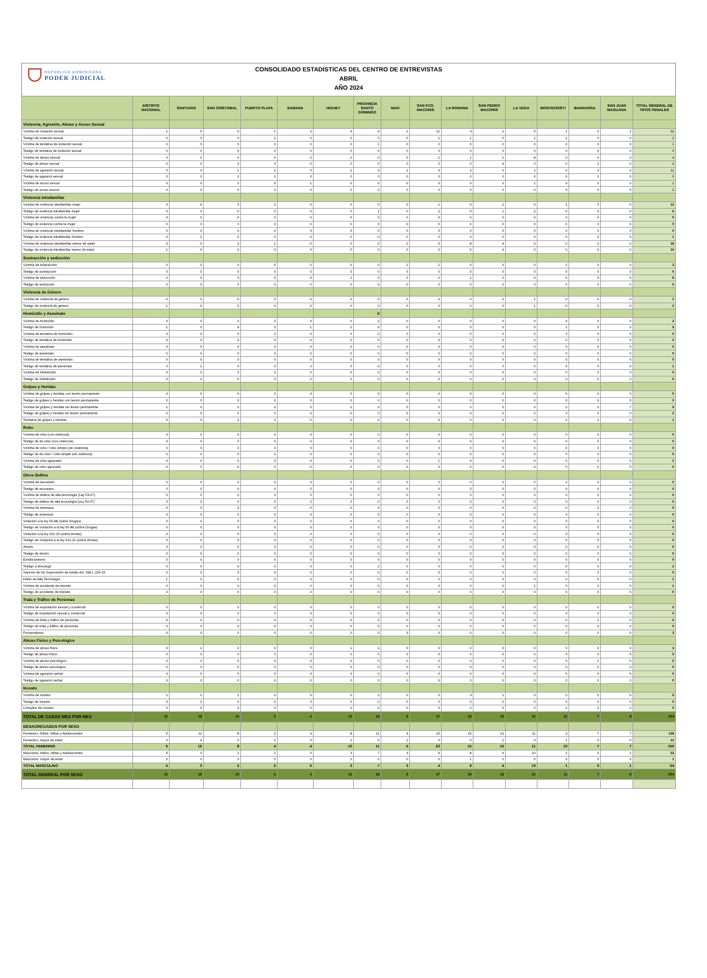REPÚBLICA DOMINICANA
PODER JUDICIAL
CONSOLIDADO ESTADISTICAS DEL CENTRO DE ENTREVISTAS
ABRIL
AÑO 2024
| | DISTRITO NACIONAL | SANTIAGO | SAN CRISTOBAL | PUERTO PLATA | SAMANA | HIGUEY | PROVINCIA SANTO DOMINGO | MAO | SAN FCO. MACORIS | LA ROMANA | SAN PEDRO MACORIS | LA VEGA | MONTECRISTI | BARAHONA | SAN JUAN MAGUANA | TOTAL GENERAL DE TIPOS PENALES |
| --- | --- | --- | --- | --- | --- | --- | --- | --- | --- | --- | --- | --- | --- | --- | --- | --- |
| Violencia, Agresión, Abuso y Acoso Sexual | | | | | | | | | | | | | | | | |
| Víctima de violación sexual | 1 | 6 | 0 | 1 | 2 | 4 | 4 | 1 | 12 | 3 | 2 | 5 | 1 | 0 | 1 | 31 |
| Testigo de violación sexual | 0 | 0 | 0 | 1 | 0 | 0 | 0 | 0 | 1 | 1 | 0 | 1 | 1 | 0 | 0 | 2 |
| Víctima de tentativa de violación sexual | 0 | 0 | 0 | 0 | 0 | 0 | 1 | 0 | 0 | 0 | 0 | 0 | 0 | 0 | 0 | 1 |
| Testigo de tentativa de violación sexual | 0 | 0 | 0 | 0 | 0 | 0 | 0 | 0 | 0 | 0 | 0 | 0 | 0 | 0 | 0 | 0 |
| Víctima de abuso sexual | 0 | 0 | 0 | 0 | 0 | 2 | 0 | 0 | 2 | 1 | 1 | 8 | 0 | 0 | 0 | 4 |
| Testigo de abuso sexual | 0 | 0 | 0 | 0 | 0 | 0 | 0 | 0 | 2 | 0 | 4 | 0 | 0 | 0 | 0 | 2 |
| Víctima de agresión sexual | 0 | 0 | 1 | 1 | 0 | 2 | 3 | 1 | 3 | 2 | 0 | 1 | 0 | 3 | 0 | 11 |
| Testigo de agresión sexual | 0 | 0 | 0 | 0 | 0 | 0 | 0 | 0 | 0 | 0 | 0 | 0 | 6 | 0 | 0 | 0 |
| Víctima de acoso sexual | 0 | 0 | 0 | 0 | 1 | 0 | 0 | 0 | 0 | 0 | 0 | 1 | 0 | 0 | 0 | 1 |
| Testigo de acoso sexual | 0 | 0 | 0 | 0 | 0 | 0 | 0 | 0 | 0 | 0 | 0 | 0 | 0 | 0 | 0 | 0 |
| Violencia Intrafamiliar | | | | | | | | | | | | | | | | |
| Víctima de violencia intrafamiliar mujer | 0 | 6 | 0 | 2 | 0 | 0 | 0 | 0 | 1 | 0 | 2 | 0 | 1 | 0 | 0 | 12 |
| Testigo de violencia intrafamiliar mujer | 0 | 0 | 0 | 0 | 0 | 0 | 1 | 0 | 2 | 0 | 1 | 2 | 0 | 0 | 0 | 6 |
| Víctima de violencia contra la mujer | 0 | 0 | 0 | 0 | 0 | 0 | 0 | 0 | 0 | 0 | 0 | 0 | 0 | 0 | 0 | 0 |
| Testigo de violencia contra la mujer | 0 | 0 | 0 | 0 | 0 | 0 | 0 | 0 | 0 | 0 | 0 | 0 | 0 | 0 | 0 | 0 |
| Víctima de violencia intrafamiliar hombre | 0 | 0 | 0 | 0 | 0 | 0 | 0 | 0 | 0 | 0 | 0 | 0 | 0 | 0 | 0 | 0 |
| Testigo de violencia intrafamiliar hombre | 0 | 1 | 0 | 0 | 0 | 0 | 0 | 0 | 0 | 0 | 0 | 0 | 0 | 0 | 0 | 1 |
| Víctima de violencia intrafamiliar menor de edad | 3 | 0 | 0 | 1 | 0 | 0 | 0 | 2 | 0 | 8 | 4 | 0 | 0 | 0 | 0 | 18 |
| Testigo de violencia intrafamiliar menor de edad | 1 | 0 | 0 | 0 | 0 | 0 | 0 | 0 | 0 | 5 | 4 | 0 | 0 | 0 | 0 | 10 |
| Sustracción y seducción | | | | | | | | | | | | | | | | |
| Víctima de sustracción | 0 | 0 | 0 | 0 | 0 | 0 | 0 | 1 | 1 | 0 | 0 | 0 | 1 | 0 | 0 | 3 |
| Testigo de sustracción | 0 | 0 | 0 | 0 | 0 | 0 | 0 | 0 | 0 | 0 | 0 | 0 | 0 | 0 | 0 | 0 |
| Víctima de seducción | 0 | 0 | 3 | 0 | 0 | 1 | 0 | 0 | 0 | 1 | 0 | 0 | 0 | 3 | 0 | 8 |
| Testigo de seducción | 0 | 0 | 0 | 0 | 0 | 0 | 0 | 0 | 0 | 0 | 0 | 0 | 0 | 0 | 0 | 0 |
| Violencia de Género | | | | | | | | | | | | | | | | |
| Víctima de violencia de género | 0 | 0 | 0 | 0 | 0 | 0 | 0 | 0 | 0 | 0 | 0 | 1 | 0 | 0 | 0 | 1 |
| Testigo de violencia de género | 1 | 0 | 0 | 0 | 0 | 0 | 0 | 0 | 0 | 0 | 0 | 1 | 0 | 0 | 0 | 2 |
| Homicidio y Asesinato | | | | | | | 0 | | | | | | | | | |
| Víctima de homicidio | 0 | 0 | 0 | 0 | 0 | 0 | 2 | 0 | 0 | 0 | 0 | 0 | 0 | 0 | 0 | 2 |
| Testigo de homicidio | 1 | 0 | 4 | 0 | 1 | 2 | 0 | 0 | 0 | 0 | 0 | 0 | 1 | 0 | 0 | 9 |
| Víctima de tentativa de homicidio | 0 | 0 | 0 | 0 | 0 | 0 | 0 | 0 | 0 | 0 | 0 | 0 | 0 | 0 | 0 | 0 |
| Testigo de tentativa de homicidio | 0 | 0 | 0 | 0 | 0 | 0 | 0 | 0 | 0 | 0 | 0 | 0 | 0 | 0 | 0 | 0 |
| Víctima de asesinato | 0 | 0 | 0 | 0 | 0 | 0 | 0 | 0 | 0 | 0 | 0 | 0 | 0 | 0 | 0 | 0 |
| Testigo de asesinato | 0 | 0 | 0 | 0 | 0 | 0 | 0 | 0 | 0 | 0 | 0 | 0 | 0 | 0 | 0 | 0 |
| Víctima de tentativa de asesinato | 0 | 0 | 0 | 0 | 0 | 0 | 0 | 0 | 0 | 0 | 0 | 0 | 0 | 0 | 0 | 0 |
| Testigo de tentativa de asesinato | 0 | 1 | 0 | 0 | 0 | 0 | 0 | 0 | 0 | 0 | 0 | 0 | 0 | 0 | 0 | 1 |
| Víctima de Infanticidio | 0 | 0 | 0 | 0 | 0 | 0 | 0 | 0 | 0 | 0 | 0 | 0 | 0 | 0 | 0 | 0 |
| Testigo de Infanticidio | 0 | 0 | 0 | 0 | 0 | 0 | 0 | 0 | 0 | 0 | 0 | 0 | 0 | 0 | 0 | 0 |
| Golpes y Heridas | | | | | | | | | | | | | | | | |
| Víctima de golpes y heridas con lesión permanente | 0 | 0 | 0 | 0 | 0 | 0 | 0 | 0 | 0 | 0 | 0 | 0 | 0 | 0 | 0 | 0 |
| Testigo de golpes y heridas con lesión permanente | 0 | 0 | 0 | 0 | 0 | 0 | 0 | 0 | 0 | 0 | 0 | 0 | 0 | 0 | 0 | 0 |
| Víctima de golpes y heridas sin lesión permanente | 1 | 0 | 0 | 0 | 0 | 1 | 0 | 0 | 0 | 0 | 0 | 0 | 0 | 0 | 7 | 9 |
| Testigo de golpes y heridas sin lesión permanente | 0 | 0 | 0 | 0 | 0 | 0 | 0 | 0 | 2 | 0 | 0 | 0 | 0 | 0 | 0 | 2 |
| Tentativa de golpes y heridas | 0 | 0 | 1 | 0 | 0 | 0 | 0 | 0 | 0 | 0 | 0 | 0 | 0 | 0 | 0 | 1 |
| Robo | | | | | | | | | | | | | | | | |
| Víctima de robo (con violencia) | 0 | 0 | 0 | 0 | 0 | 0 | 0 | 0 | 0 | 0 | 0 | 0 | 0 | 0 | 0 | 0 |
| Testigo de de robo (con violencia) | 0 | 0 | 0 | 0 | 0 | 0 | 0 | 0 | 0 | 0 | 0 | 0 | 0 | 0 | 0 | 0 |
| Víctima de robo / robo simple (sin violencia) | 0 | 0 | 0 | 0 | 0 | 0 | 0 | 0 | 0 | 0 | 0 | 0 | 0 | 0 | 0 | 0 |
| Testigo de de robo / robo simple (sin violencia) | 0 | 0 | 0 | 0 | 0 | 0 | 0 | 0 | 0 | 0 | 0 | 0 | 0 | 0 | 0 | 0 |
| Víctima de robo agravado | 0 | 0 | 0 | 0 | 0 | 0 | 0 | 0 | 1 | 0 | 0 | 0 | 0 | 0 | 0 | 1 |
| Testigo de robo agravado | 0 | 0 | 0 | 0 | 0 | 0 | 0 | 0 | 0 | 0 | 0 | 0 | 0 | 0 | 0 | 0 |
| Otros Delitos | | | | | | | | | | | | | | | | |
| Víctima de secuestro | 0 | 0 | 0 | 0 | 0 | 0 | 0 | 0 | 0 | 0 | 0 | 0 | 0 | 0 | 0 | 0 |
| Testigo de secuestro | 0 | 0 | 0 | 0 | 0 | 0 | 0 | 0 | 0 | 0 | 0 | 0 | 0 | 0 | 0 | 0 |
| Víctima de delitos de alta tecnología (Ley 53-07) | 0 | 0 | 0 | 0 | 0 | 0 | 0 | 0 | 0 | 0 | 0 | 0 | 0 | 0 | 0 | 0 |
| Testigo de delitos de alta tecnología (Ley 53-07) | 0 | 0 | 0 | 0 | 0 | 0 | 0 | 0 | 0 | 0 | 0 | 0 | 0 | 0 | 0 | 0 |
| Víctima de amenaza | 0 | 0 | 0 | 0 | 0 | 0 | 0 | 0 | 0 | 0 | 0 | 0 | 0 | 0 | 0 | 0 |
| Testigo de amenaza | 0 | 0 | 0 | 0 | 0 | 0 | 0 | 0 | 0 | 0 | 0 | 0 | 0 | 0 | 0 | 0 |
| Violación a la ley 50-88 (sobre Drogas) | 0 | 0 | 0 | 0 | 0 | 0 | 0 | 0 | 0 | 0 | 0 | 0 | 0 | 0 | 0 | 0 |
| Testigo de Violación a la ley 50-88 (sobre Drogas) | 0 | 0 | 0 | 0 | 0 | 0 | 0 | 0 | 0 | 0 | 0 | 0 | 0 | 0 | 0 | 0 |
| Violación a la ley 631-16 (sobre Armas) | 0 | 0 | 0 | 0 | 0 | 0 | 0 | 0 | 0 | 0 | 0 | 0 | 0 | 0 | 0 | 0 |
| Testigo de Violación a la ley 631-16 (sobre Armas) | 0 | 0 | 0 | 0 | 0 | 0 | 0 | 0 | 0 | 0 | 0 | 0 | 0 | 0 | 0 | 0 |
| Aborto | 0 | 0 | 0 | 0 | 0 | 0 | 0 | 0 | 0 | 0 | 0 | 0 | 0 | 0 | 0 | 0 |
| Testigo de aborto | 0 | 0 | 0 | 0 | 0 | 0 | 0 | 0 | 0 | 0 | 0 | 0 | 0 | 0 | 0 | 0 |
| Exhibicionismo | 0 | 0 | 0 | 0 | 0 | 0 | 0 | 0 | 0 | 0 | 0 | 0 | 0 | 0 | 0 | 0 |
| Testigo a descargo | 0 | 0 | 0 | 0 | 0 | 0 | 2 | 0 | 0 | 0 | 0 | 0 | 0 | 0 | 0 | 2 |
| Sanción de No Supervisión de Adulto Art. 398 L.136-03 | 0 | 0 | 0 | 0 | 0 | 0 | 0 | 0 | 0 | 0 | 0 | 0 | 0 | 0 | 0 | 0 |
| Delito de Alta Tecnología | 1 | 0 | 0 | 0 | 0 | 0 | 0 | 0 | 0 | 0 | 0 | 0 | 0 | 0 | 0 | 1 |
| Víctima de accidente de tránsito | 0 | 0 | 0 | 0 | 0 | 0 | 0 | 0 | 0 | 0 | 0 | 1 | 0 | 0 | 0 | 1 |
| Testigo de accidente de tránsito | 0 | 0 | 0 | 0 | 0 | 0 | 0 | 0 | 0 | 0 | 0 | 0 | 0 | 0 | 0 | 0 |
| Trata y Tráfico de Personas | | | | | | | | | | | | | | | | |
| Víctima de explotación sexual y comercial | 0 | 0 | 0 | 0 | 0 | 0 | 0 | 0 | 0 | 0 | 0 | 0 | 0 | 0 | 0 | 0 |
| Testigo de explotación sexual y comercial | 0 | 0 | 0 | 0 | 0 | 0 | 0 | 0 | 0 | 0 | 0 | 0 | 0 | 0 | 0 | 0 |
| Víctima de trata y tráfico de personas | 0 | 2 | 0 | 0 | 0 | 0 | 2 | 0 | 0 | 0 | 0 | 0 | 0 | 1 | 0 | 5 |
| Testigo de trata y tráfico de personas | 0 | 0 | 0 | 0 | 0 | 0 | 0 | 0 | 0 | 0 | 0 | 0 | 0 | 0 | 0 | 0 |
| Proxenetismo | 0 | 0 | 0 | 0 | 0 | 0 | 0 | 3 | 0 | 0 | 0 | 0 | 0 | 0 | 0 | 3 |
| Abuso Físico y Psicológico | | | | | | | | | | | | | | | | |
| Víctima de abuso físico | 0 | 1 | 0 | 0 | 0 | 1 | 1 | 0 | 0 | 0 | 0 | 0 | 0 | 0 | 0 | 3 |
| Testigo de abuso físico | 0 | 0 | 0 | 0 | 0 | 0 | 0 | 0 | 0 | 0 | 0 | 0 | 0 | 0 | 0 | 0 |
| Víctima de abuso psicológico | 0 | 0 | 0 | 0 | 0 | 0 | 0 | 0 | 0 | 0 | 0 | 0 | 0 | 0 | 0 | 0 |
| Testigo de abuso psicológico | 0 | 0 | 0 | 0 | 0 | 0 | 0 | 0 | 0 | 0 | 0 | 0 | 0 | 0 | 0 | 0 |
| Víctima de agresión verbal | 0 | 0 | 0 | 0 | 0 | 0 | 0 | 0 | 0 | 0 | 0 | 0 | 0 | 0 | 0 | 0 |
| Testigo de agresión verbal | 0 | 0 | 0 | 0 | 0 | 0 | 0 | 0 | 0 | 0 | 0 | 0 | 0 | 0 | 0 | 0 |
| Incesto | | | | | | | | | | | | | | | | |
| Víctima de incesto | 1 | 1 | 1 | 0 | 0 | 0 | 2 | 0 | 0 | 3 | 1 | 0 | 0 | 0 | 0 | 9 |
| Testigo de incesto | 0 | 0 | 0 | 0 | 0 | 0 | 0 | 0 | 0 | 0 | 0 | 0 | 0 | 0 | 0 | 0 |
| Cómplice de Incesto | 0 | 0 | 0 | 0 | 0 | 0 | 0 | 0 | 0 | 0 | 0 | 0 | 0 | 0 | 0 | 0 |
| TOTAL DE CASOS MES POR MES | 10 | 18 | 10 | 6 | 4 | 13 | 18 | 8 | 27 | 24 | 19 | 21 | 11 | 7 | 8 | 204 |
| DESAGREGADOS POR SEXO | | | | | | | | | | | | | | | | |
| Femenino, Niños, Niñas y Adolescentes | 5 | 11 | 8 | 2 | 4 | 8 | 11 | 4 | 23 | 15 | 13 | 11 | 9 | 7 | 7 | 138 |
| Femenino, mayor de edad | 0 | 4 | 0 | 2 | 0 | 2 | 0 | 1 | 0 | 0 | 2 | 0 | 1 | 0 | 0 | 12 |
| TOTAL FEMENINO | 5 | 15 | 8 | 4 | 4 | 10 | 11 | 5 | 23 | 15 | 15 | 11 | 10 | 7 | 7 | 150 |
| Masculino, Niños, Niñas y Adolescentes | 5 | 3 | 2 | 2 | 0 | 3 | 7 | 3 | 4 | 8 | 4 | 10 | 1 | 0 | 1 | 53 |
| Masculino, mayor de edad | 0 | 0 | 0 | 0 | 0 | 0 | 0 | 0 | 0 | 1 | 0 | 0 | 0 | 0 | 0 | 1 |
| TOTAL MASCULINO | 5 | 3 | 2 | 2 | 0 | 3 | 7 | 3 | 4 | 9 | 4 | 10 | 1 | 0 | 1 | 54 |
| TOTAL GENERAL POR SEXO | 10 | 18 | 10 | 6 | 4 | 13 | 18 | 8 | 27 | 24 | 19 | 21 | 11 | 7 | 8 | 204 |